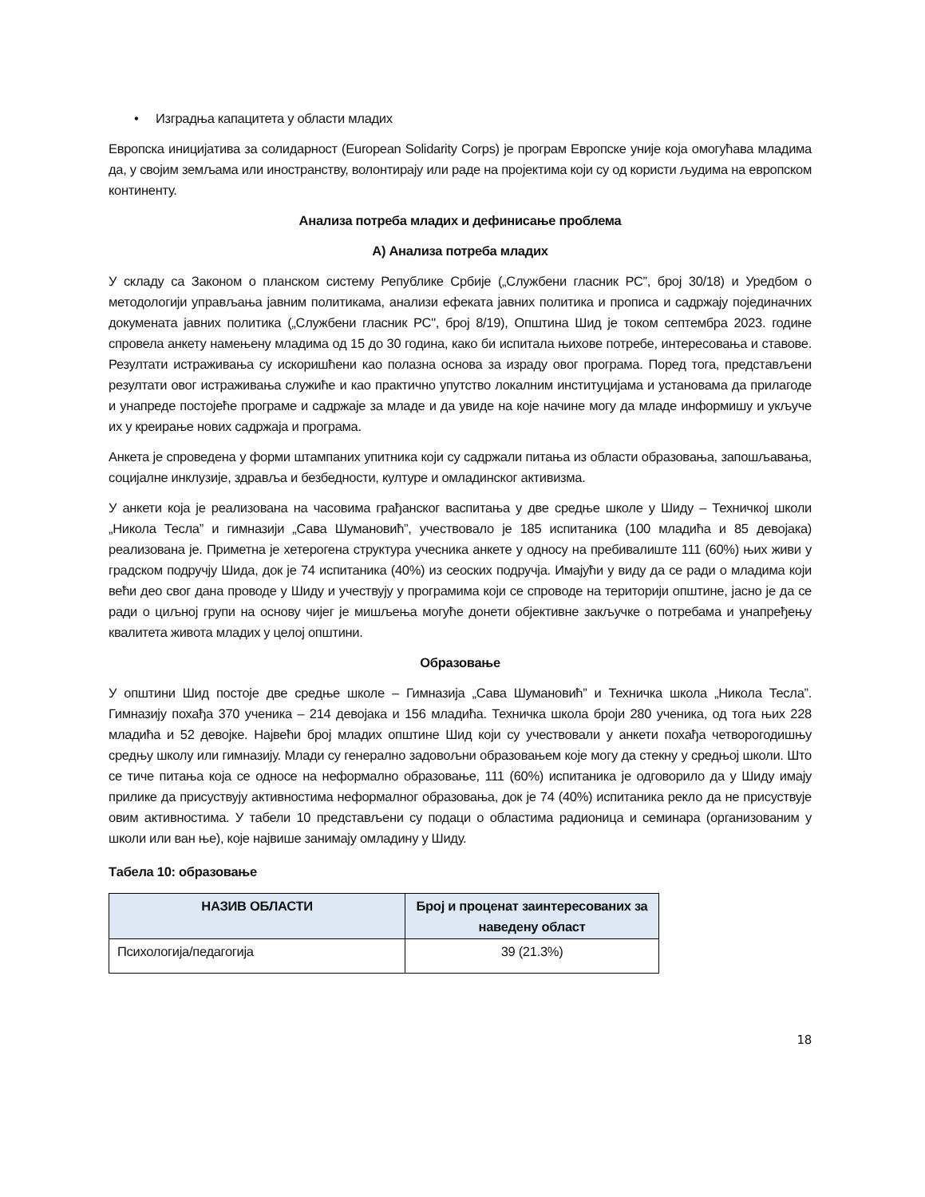• Изградња капацитета у области младих
Европска иницијатива за солидарност (European Solidarity Corps) је програм Европске уније која омогућава младима да, у својим земљама или иностранству, волонтирају или раде на пројектима који су од користи људима на европском континенту.
Анализа потреба младих и дефинисање проблема
А) Анализа потреба младих
У складу са Законом о планском систему Републике Србије („Службени гласник РС”, број 30/18) и Уредбом о методологији управљања јавним политикама, анализи ефеката јавних политика и прописа и садржају појединачних докумената јавних политика („Службени гласник РС", број 8/19), Општина Шид је током септембра 2023. године спровела анкету намењену младима од 15 до 30 година, како би испитала њихове потребе, интересовања и ставове. Резултати истраживања су искоришћени као полазна основа за израду овог програма. Поред тога, представљени резултати овог истраживања служиће и као практично упутство локалним институцијама и установама да прилагоде и унапреде постојеће програме и садржаје за младе и да увиде на које начине могу да младе информишу и укључе их у креирање нових садржаја и програма.
Анкета је спроведена у форми штампаних упитника који су садржали питања из области образовања, запошљавања, социјалне инклузије, здравља и безбедности, културе и омладинског активизма.
У анкети која је реализована на часовима грађанског васпитања у две средње школе у Шиду – Техничкој школи „Никола Тесла” и гимназији „Сава Шумановић”, учествовало је 185 испитаника (100 младића и 85 девојака) реализована је. Приметна је хетерогена структура учесника анкете у односу на пребивалиште 111 (60%) њих живи у градском подручју Шида, док је 74 испитаника (40%) из сеоских подручја. Имајући у виду да се ради о младима који већи део свог дана проводе у Шиду и учествују у програмима који се спроводе на територији општине, јасно је да се ради о циљној групи на основу чијег је мишљења могуће донети објективне закључке о потребама и унапређењу квалитета живота младих у целој општини.
Образовање
У општини Шид постоје две средње школе – Гимназија „Сава Шумановић” и Техничка школа „Никола Тесла”. Гимназију похађа 370 ученика – 214 девојака и 156 младића. Техничка школа броји 280 ученика, од тога њих 228 младића и 52 девојке. Највећи број младих општине Шид који су учествовали у анкети похађа четворогодишњу средњу школу или гимназију. Млади су генерално задовољни образовањем које могу да стекну у средњој школи. Што се тиче питања која се односе на неформално образовање, 111 (60%) испитаника је одговорило да у Шиду имају прилике да присуствују активностима неформалног образовања, док је 74 (40%) испитаника рекло да не присуствује овим активностима. У табели 10 представљени су подаци о областима радионица и семинара (организованим у школи или ван ње), које највише занимају омладину у Шиду.
Tабела 10: образовање
| НАЗИВ ОБЛАСТИ | Број и проценат заинтересованих за наведену област |
| --- | --- |
| Психологија/педагогија | 39 (21.3%) |
18